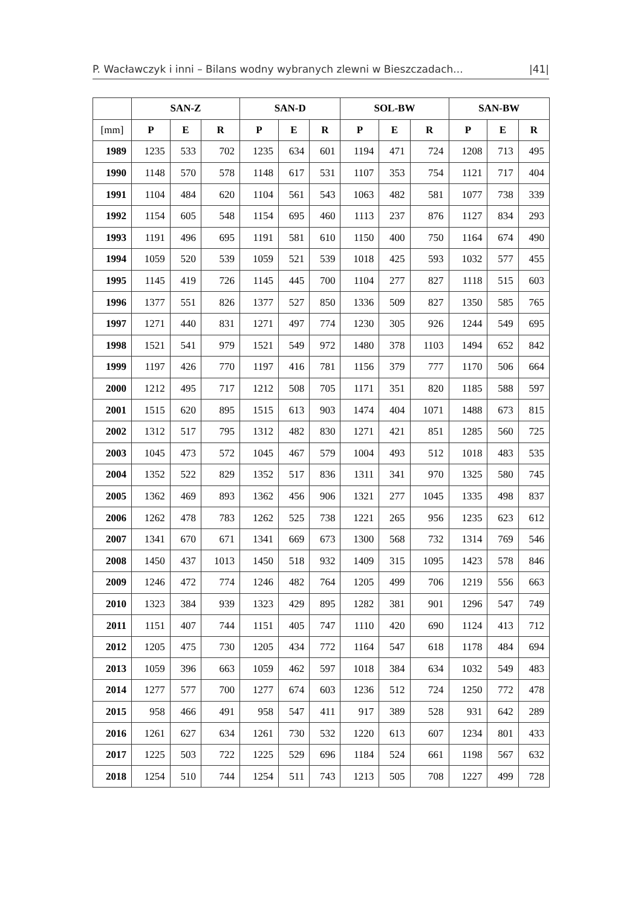P. Wacławczyk i inni – Bilans wodny wybranych zlewni w Bieszczadach... |41|
| | SAN-Z | | | SAN-D | | | SOL-BW | | | SAN-BW | | |
| --- | --- | --- | --- | --- | --- | --- | --- | --- | --- | --- | --- | --- |
| [mm] | P | E | R | P | E | R | P | E | R | P | E | R |
| 1989 | 1235 | 533 | 702 | 1235 | 634 | 601 | 1194 | 471 | 724 | 1208 | 713 | 495 |
| 1990 | 1148 | 570 | 578 | 1148 | 617 | 531 | 1107 | 353 | 754 | 1121 | 717 | 404 |
| 1991 | 1104 | 484 | 620 | 1104 | 561 | 543 | 1063 | 482 | 581 | 1077 | 738 | 339 |
| 1992 | 1154 | 605 | 548 | 1154 | 695 | 460 | 1113 | 237 | 876 | 1127 | 834 | 293 |
| 1993 | 1191 | 496 | 695 | 1191 | 581 | 610 | 1150 | 400 | 750 | 1164 | 674 | 490 |
| 1994 | 1059 | 520 | 539 | 1059 | 521 | 539 | 1018 | 425 | 593 | 1032 | 577 | 455 |
| 1995 | 1145 | 419 | 726 | 1145 | 445 | 700 | 1104 | 277 | 827 | 1118 | 515 | 603 |
| 1996 | 1377 | 551 | 826 | 1377 | 527 | 850 | 1336 | 509 | 827 | 1350 | 585 | 765 |
| 1997 | 1271 | 440 | 831 | 1271 | 497 | 774 | 1230 | 305 | 926 | 1244 | 549 | 695 |
| 1998 | 1521 | 541 | 979 | 1521 | 549 | 972 | 1480 | 378 | 1103 | 1494 | 652 | 842 |
| 1999 | 1197 | 426 | 770 | 1197 | 416 | 781 | 1156 | 379 | 777 | 1170 | 506 | 664 |
| 2000 | 1212 | 495 | 717 | 1212 | 508 | 705 | 1171 | 351 | 820 | 1185 | 588 | 597 |
| 2001 | 1515 | 620 | 895 | 1515 | 613 | 903 | 1474 | 404 | 1071 | 1488 | 673 | 815 |
| 2002 | 1312 | 517 | 795 | 1312 | 482 | 830 | 1271 | 421 | 851 | 1285 | 560 | 725 |
| 2003 | 1045 | 473 | 572 | 1045 | 467 | 579 | 1004 | 493 | 512 | 1018 | 483 | 535 |
| 2004 | 1352 | 522 | 829 | 1352 | 517 | 836 | 1311 | 341 | 970 | 1325 | 580 | 745 |
| 2005 | 1362 | 469 | 893 | 1362 | 456 | 906 | 1321 | 277 | 1045 | 1335 | 498 | 837 |
| 2006 | 1262 | 478 | 783 | 1262 | 525 | 738 | 1221 | 265 | 956 | 1235 | 623 | 612 |
| 2007 | 1341 | 670 | 671 | 1341 | 669 | 673 | 1300 | 568 | 732 | 1314 | 769 | 546 |
| 2008 | 1450 | 437 | 1013 | 1450 | 518 | 932 | 1409 | 315 | 1095 | 1423 | 578 | 846 |
| 2009 | 1246 | 472 | 774 | 1246 | 482 | 764 | 1205 | 499 | 706 | 1219 | 556 | 663 |
| 2010 | 1323 | 384 | 939 | 1323 | 429 | 895 | 1282 | 381 | 901 | 1296 | 547 | 749 |
| 2011 | 1151 | 407 | 744 | 1151 | 405 | 747 | 1110 | 420 | 690 | 1124 | 413 | 712 |
| 2012 | 1205 | 475 | 730 | 1205 | 434 | 772 | 1164 | 547 | 618 | 1178 | 484 | 694 |
| 2013 | 1059 | 396 | 663 | 1059 | 462 | 597 | 1018 | 384 | 634 | 1032 | 549 | 483 |
| 2014 | 1277 | 577 | 700 | 1277 | 674 | 603 | 1236 | 512 | 724 | 1250 | 772 | 478 |
| 2015 | 958 | 466 | 491 | 958 | 547 | 411 | 917 | 389 | 528 | 931 | 642 | 289 |
| 2016 | 1261 | 627 | 634 | 1261 | 730 | 532 | 1220 | 613 | 607 | 1234 | 801 | 433 |
| 2017 | 1225 | 503 | 722 | 1225 | 529 | 696 | 1184 | 524 | 661 | 1198 | 567 | 632 |
| 2018 | 1254 | 510 | 744 | 1254 | 511 | 743 | 1213 | 505 | 708 | 1227 | 499 | 728 |